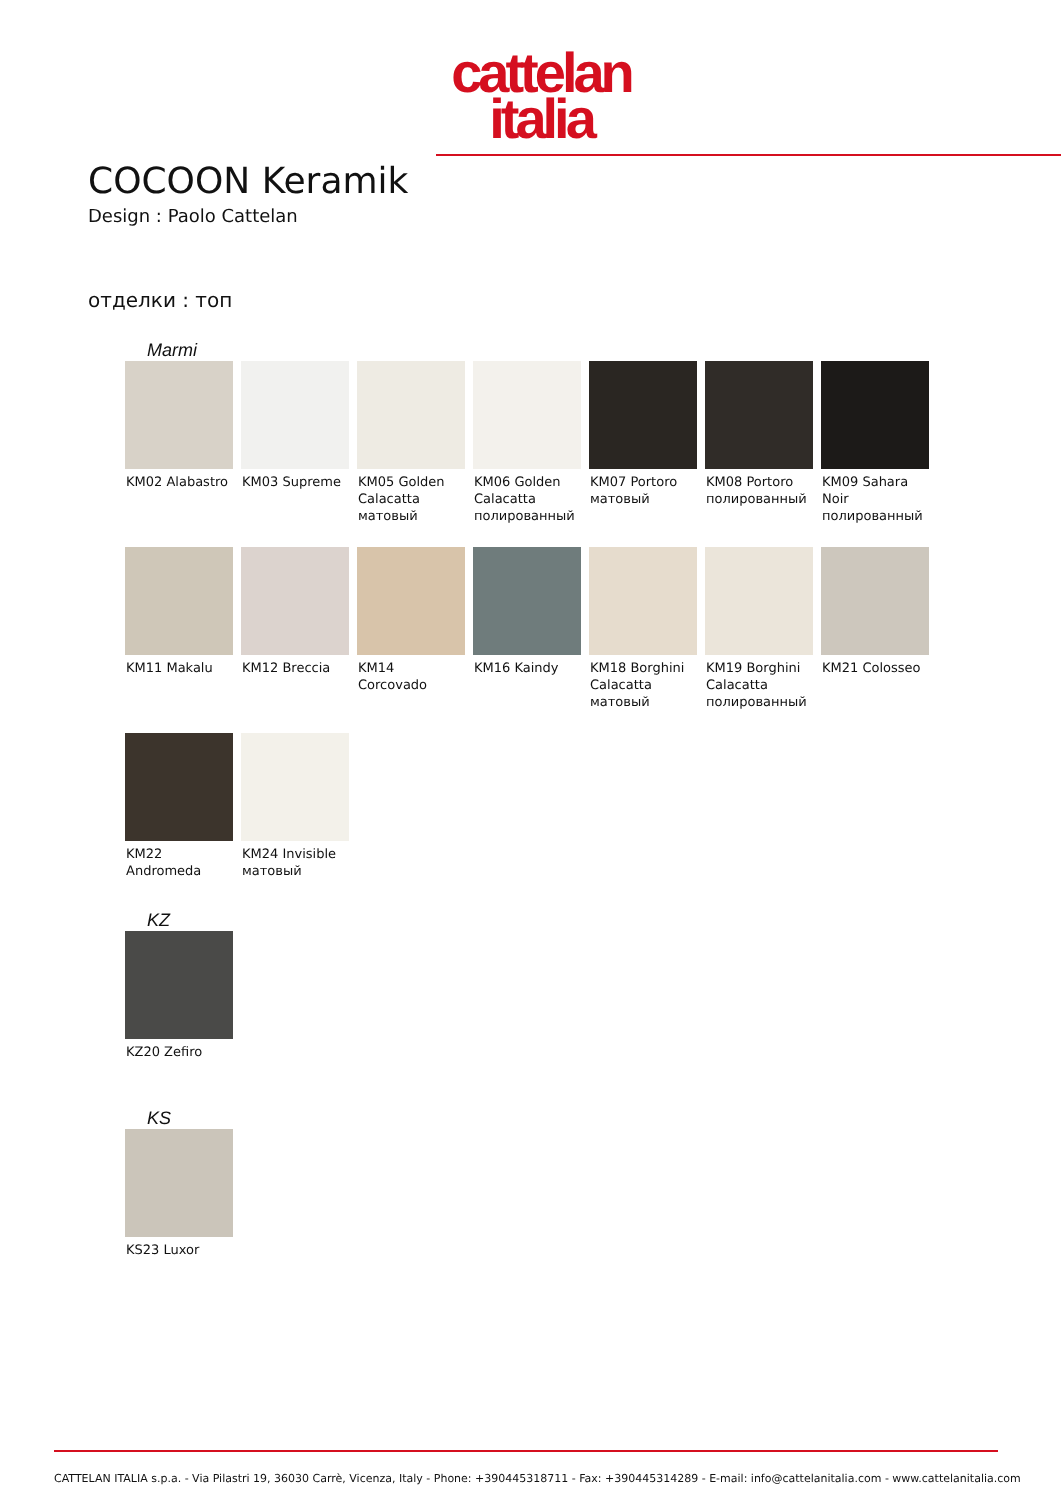cattelan
italia
COCOON Keramik
Design : Paolo Cattelan
отделки : топ
Marmi
KM02 Alabastro
KM03 Supreme
KM05 Golden Calacatta матовый
KM06 Golden Calacatta полированный
KM07 Portoro матовый
KM08 Portoro полированный
KM09 Sahara Noir полированный
KM11 Makalu
KM12 Breccia
KM14 Corcovado
KM16 Kaindy
KM18 Borghini Calacatta матовый
KM19 Borghini Calacatta полированный
KM21 Colosseo
KM22 Andromeda
KM24 Invisible матовый
KZ
KZ20 Zefiro
KS
KS23 Luxor
CATTELAN ITALIA s.p.a. - Via Pilastri 19, 36030 Carrè, Vicenza, Italy - Phone: +390445318711 - Fax: +390445314289 - E-mail: info@cattelanitalia.com - www.cattelanitalia.com